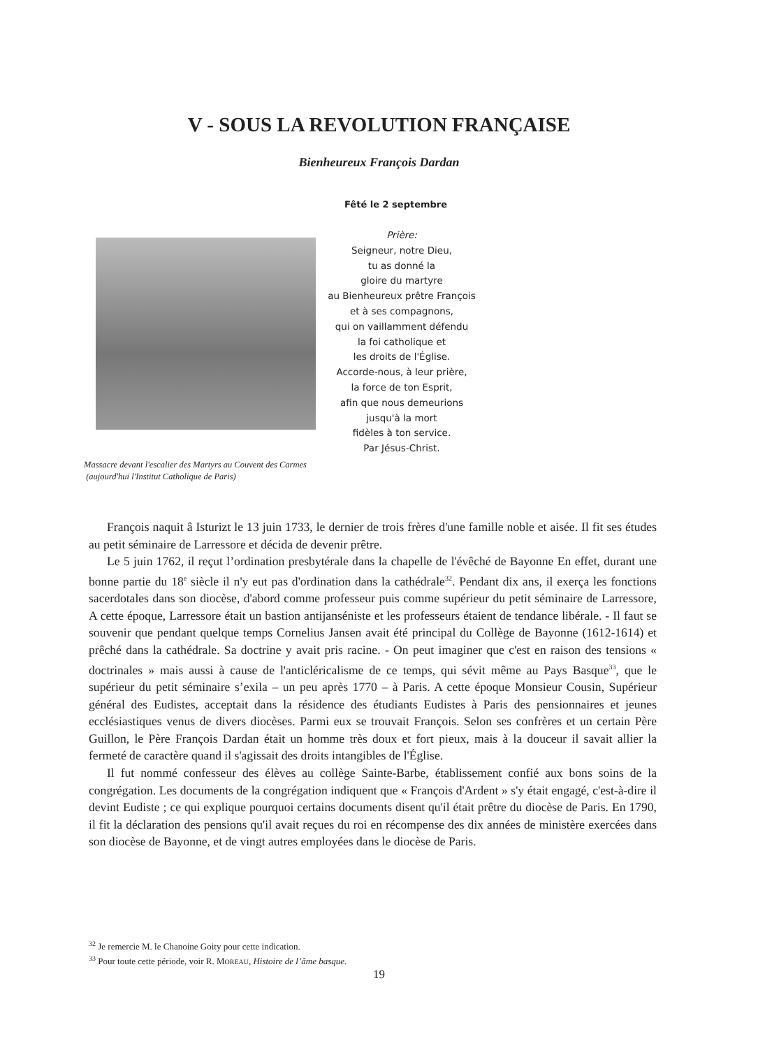V - SOUS LA REVOLUTION FRANÇAISE
Bienheureux François Dardan
Fêté le 2 septembre
Prière:
Seigneur, notre Dieu,
tu as donné la
gloire du martyre
au Bienheureux prêtre François
et à ses compagnons,
qui on vaillamment défendu
la foi catholique et
les droits de l'Église.
Accorde-nous, à leur prière,
la force de ton Esprit,
afin que nous demeurions
jusqu'à la mort
fidèles à ton service.
Par Jésus-Christ.
Massacre devant l'escalier des Martyrs au Couvent des Carmes
(aujourd'hui l'Institut Catholique de Paris)
François naquit â Isturizt le 13 juin 1733, le dernier de trois frères d'une famille noble et aisée. Il fit ses études au petit séminaire de Larressore et décida de devenir prêtre.
Le 5 juin 1762, il reçut l’ordination presbytérale dans la chapelle de l'évêché de Bayonne En effet, durant une bonne partie du 18<sup>e</sup> siècle il n'y eut pas d'ordination dans la cathédrale<sup>32</sup>. Pendant dix ans, il exerça les fonctions sacerdotales dans son diocèse, d'abord comme professeur puis comme supérieur du petit séminaire de Larressore, A cette époque, Larressore était un bastion antijanséniste et les professeurs étaient de tendance libérale. - Il faut se souvenir que pendant quelque temps Cornelius Jansen avait été principal du Collège de Bayonne (1612-1614) et prêché dans la cathédrale. Sa doctrine y avait pris racine. - On peut imaginer que c'est en raison des tensions « doctrinales » mais aussi à cause de l'anticléricalisme de ce temps, qui sévit même au Pays Basque<sup>33</sup>, que le supérieur du petit séminaire s’exila – un peu après 1770 – à Paris. A cette époque Monsieur Cousin, Supérieur général des Eudistes, acceptait dans la résidence des étudiants Eudistes à Paris des pensionnaires et jeunes ecclésiastiques venus de divers diocèses. Parmi eux se trouvait François. Selon ses confrères et un certain Père Guillon, le Père François Dardan était un homme très doux et fort pieux, mais à la douceur il savait allier la fermeté de caractère quand il s'agissait des droits intangibles de l'Église.
Il fut nommé confesseur des élèves au collège Sainte-Barbe, établissement confié aux bons soins de la congrégation. Les documents de la congrégation indiquent que « François d'Ardent » s'y était engagé, c'est-à-dire il devint Eudiste ; ce qui explique pourquoi certains documents disent qu'il était prêtre du diocèse de Paris. En 1790, il fit la déclaration des pensions qu'il avait reçues du roi en récompense des dix années de ministère exercées dans son diocèse de Bayonne, et de vingt autres employées dans le diocèse de Paris.
<sup>32</sup> Je remercie M. le Chanoine Goity pour cette indication.
<sup>33</sup> Pour toute cette période, voir R. MOREAU, Histoire de l’âme basque.
19